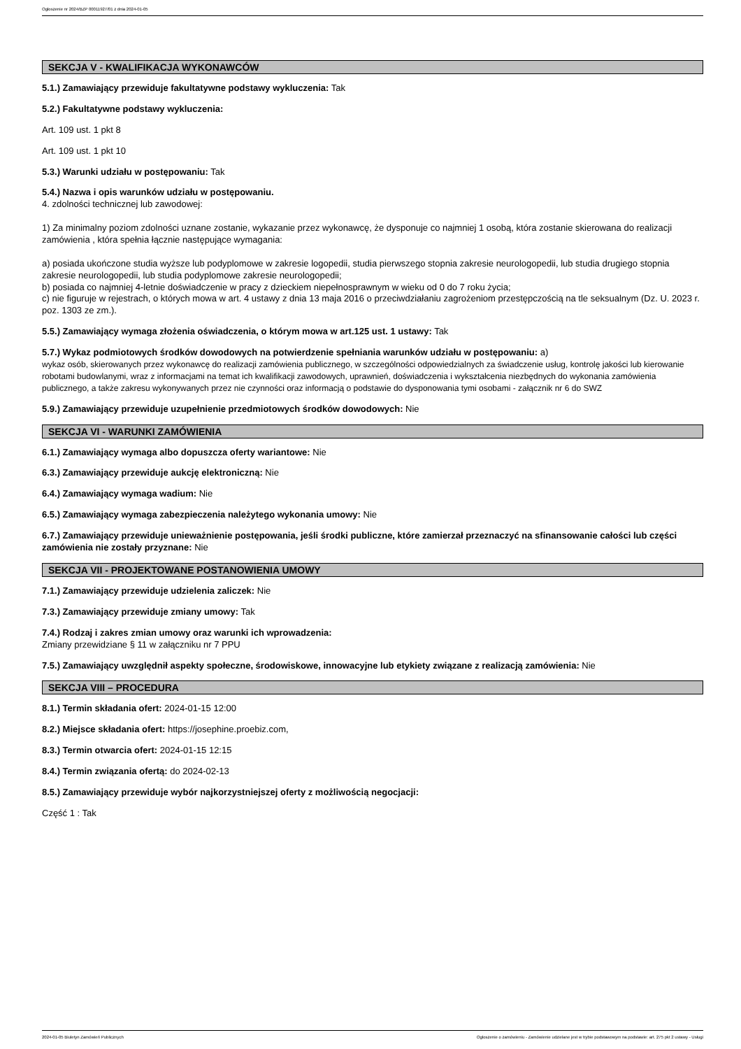Ogłoszenie nr 2024/BZP 00011927/01 z dnia 2024-01-05
SEKCJA V - KWALIFIKACJA WYKONAWCÓW
5.1.) Zamawiający przewiduje fakultatywne podstawy wykluczenia: Tak
5.2.) Fakultatywne podstawy wykluczenia:
Art. 109 ust. 1 pkt 8
Art. 109 ust. 1 pkt 10
5.3.) Warunki udziału w postępowaniu: Tak
5.4.) Nazwa i opis warunków udziału w postępowaniu.
4. zdolności technicznej lub zawodowej:
1) Za minimalny poziom zdolności uznane zostanie, wykazanie przez wykonawcę, że dysponuje co najmniej 1 osobą, która zostanie skierowana do realizacji zamówienia , która spełnia łącznie następujące wymagania:
a) posiada ukończone studia wyższe lub podyplomowe w zakresie logopedii, studia pierwszego stopnia zakresie neurologopedii, lub studia drugiego stopnia zakresie neurologopedii, lub studia podyplomowe zakresie neurologopedii;
b) posiada co najmniej 4-letnie doświadczenie w pracy z dzieckiem niepełnosprawnym w wieku od 0 do 7 roku życia;
c) nie figuruje w rejestrach, o których mowa w art. 4 ustawy z dnia 13 maja 2016 o przeciwdziałaniu zagrożeniom przestępczością na tle seksualnym (Dz. U. 2023 r. poz. 1303 ze zm.).
5.5.) Zamawiający wymaga złożenia oświadczenia, o którym mowa w art.125 ust. 1 ustawy: Tak
5.7.) Wykaz podmiotowych środków dowodowych na potwierdzenie spełniania warunków udziału w postępowaniu: a)
wykaz osób, skierowanych przez wykonawcę do realizacji zamówienia publicznego, w szczególności odpowiedzialnych za świadczenie usług, kontrolę jakości lub kierowanie robotami budowlanymi, wraz z informacjami na temat ich kwalifikacji zawodowych, uprawnień, doświadczenia i wykształcenia niezbędnych do wykonania zamówienia publicznego, a także zakresu wykonywanych przez nie czynności oraz informacją o podstawie do dysponowania tymi osobami - załącznik nr 6 do SWZ
5.9.) Zamawiający przewiduje uzupełnienie przedmiotowych środków dowodowych: Nie
SEKCJA VI - WARUNKI ZAMÓWIENIA
6.1.) Zamawiający wymaga albo dopuszcza oferty wariantowe: Nie
6.3.) Zamawiający przewiduje aukcję elektroniczną: Nie
6.4.) Zamawiający wymaga wadium: Nie
6.5.) Zamawiający wymaga zabezpieczenia należytego wykonania umowy: Nie
6.7.) Zamawiający przewiduje unieważnienie postępowania, jeśli środki publiczne, które zamierzał przeznaczyć na sfinansowanie całości lub części zamówienia nie zostały przyznane: Nie
SEKCJA VII - PROJEKTOWANE POSTANOWIENIA UMOWY
7.1.) Zamawiający przewiduje udzielenia zaliczek: Nie
7.3.) Zamawiający przewiduje zmiany umowy: Tak
7.4.) Rodzaj i zakres zmian umowy oraz warunki ich wprowadzenia:
Zmiany przewidziane § 11 w załączniku nr 7 PPU
7.5.) Zamawiający uwzględnił aspekty społeczne, środowiskowe, innowacyjne lub etykiety związane z realizacją zamówienia: Nie
SEKCJA VIII – PROCEDURA
8.1.) Termin składania ofert: 2024-01-15 12:00
8.2.) Miejsce składania ofert: https://josephine.proebiz.com,
8.3.) Termin otwarcia ofert: 2024-01-15 12:15
8.4.) Termin związania ofertą: do 2024-02-13
8.5.) Zamawiający przewiduje wybór najkorzystniejszej oferty z możliwością negocjacji:
Część 1 : Tak
2024-01-05 Biuletyn Zamówień Publicznych Ogłoszenie o zamówieniu - Zamówienie udzielane jest w trybie podstawowym na podstawie: art. 275 pkt 2 ustawy - Usługi